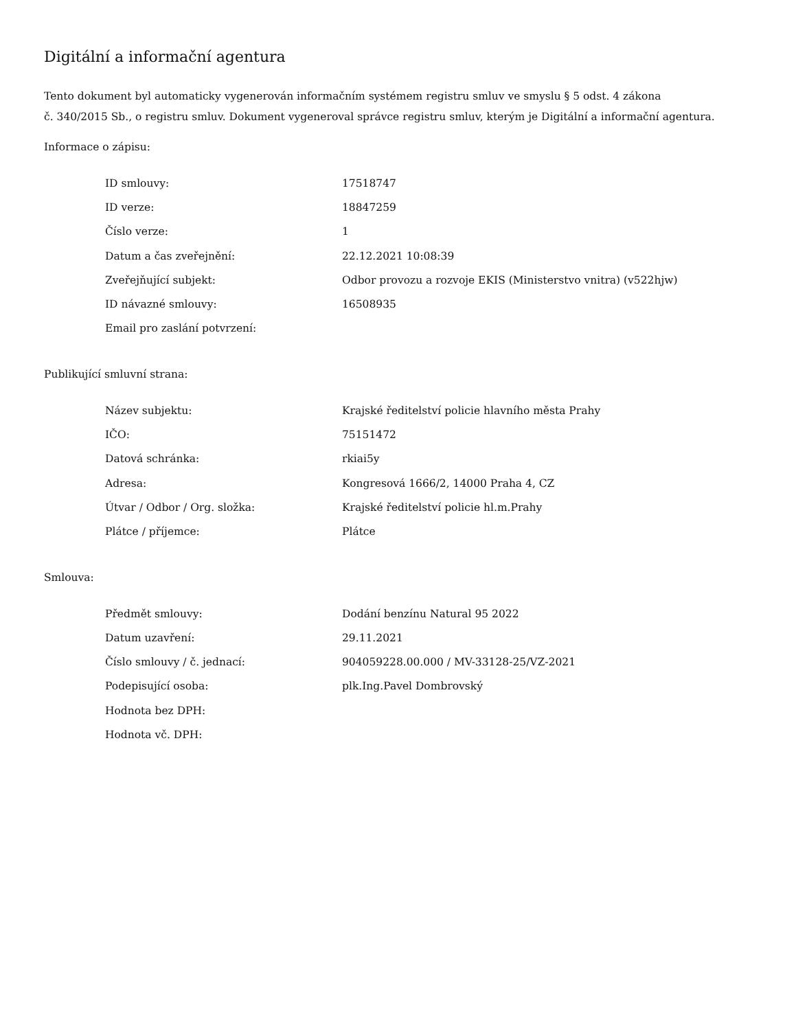Digitální a informační agentura
Tento dokument byl automaticky vygenerován informačním systémem registru smluv ve smyslu § 5 odst. 4 zákona
č. 340/2015 Sb., o registru smluv. Dokument vygeneroval správce registru smluv, kterým je Digitální a informační agentura.
Informace o zápisu:
| ID smlouvy: | 17518747 |
| ID verze: | 18847259 |
| Číslo verze: | 1 |
| Datum a čas zveřejnění: | 22.12.2021 10:08:39 |
| Zveřejňující subjekt: | Odbor provozu a rozvoje EKIS (Ministerstvo vnitra) (v522hjw) |
| ID návazné smlouvy: | 16508935 |
| Email pro zaslání potvrzení: | |
Publikující smluvní strana:
| Název subjektu: | Krajské ředitelství policie hlavního města Prahy |
| IČO: | 75151472 |
| Datová schránka: | rkiai5y |
| Adresa: | Kongresová 1666/2, 14000 Praha 4, CZ |
| Útvar / Odbor / Org. složka: | Krajské ředitelství policie hl.m.Prahy |
| Plátce / příjemce: | Plátce |
Smlouva:
| Předmět smlouvy: | Dodání benzínu Natural 95 2022 |
| Datum uzavření: | 29.11.2021 |
| Číslo smlouvy / č. jednací: | 904059228.00.000 / MV-33128-25/VZ-2021 |
| Podepisující osoba: | plk.Ing.Pavel Dombrovský |
| Hodnota bez DPH: | |
| Hodnota vč. DPH: | |